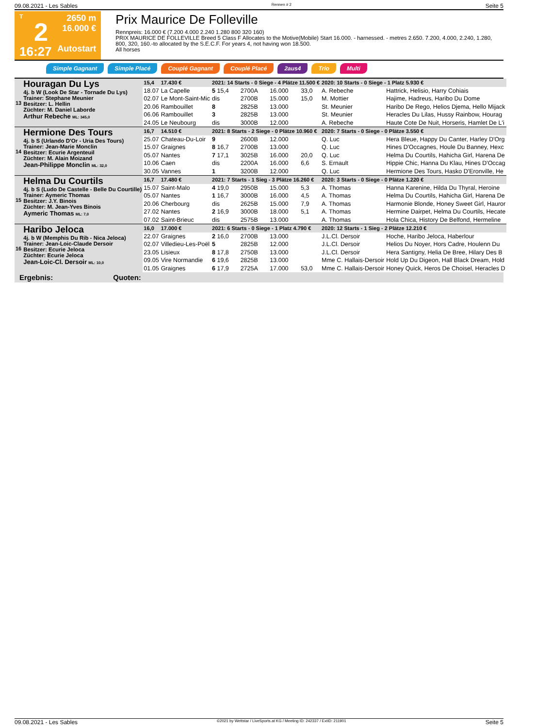09.08.2021 - Les Sables Rennen # 2 Seite 5
T
2
16:27
2650 m
16.000 €
Autostart
Prix Maurice De Folleville
Rennpreis: 16.000 € (7.200 4.000 2.240 1.280 800 320 160)
PRIX MAURICE DE FOLLEVILLE Breed 5 Class F Allocates to the Motive(Mobile) Start 16.000. - harnessed. - metres 2.650. 7.200, 4.000, 2.240, 1.280, 800, 320, 160.-to allocated by the S.E.C.F. For years 4, not having won 18.500.
All horses
Simple Gagnant Simple Placé Couplé Gagnant Couplé Placé 2aus4 Trio Multi
| 13 | Houragan Du Lys 4j. b W (Look De Star - Tornade Du Lys) Trainer: Stephane Meunier Besitzer: L. Hellin Züchter: M. Daniel Laborde Arthur Rebeche ML: 345,0 | 15,4 | 17.430 € | 2021: 14 Starts - 0 Siege - 4 Plätze 11.500 € | | | | 2020: 10 Starts - 0 Siege - 1 Platz 5.930 € | |
| | | 18.07 | La Capelle | 5 15,4 | 2700A | 16.000 | 33,0 | A. Rebeche | Hattrick, Helisio, Harry Cohiais |
| | | 02.07 | Le Mont-Saint-Mic | dis | 2700B | 15.000 | 15,0 | M. Mottier | Hajime, Hadreus, Haribo Du Dome |
| | | 20.06 | Rambouillet | 8 | 2825B | 13.000 | | St. Meunier | Haribo De Rego, Helios Djema, Hello Mijack |
| | | 06.06 | Rambouillet | 3 | 2825B | 13.000 | | St. Meunier | Heracles Du Lilas, Hussy Rainbow, Hourag |
| | | 24.05 | Le Neubourg | dis | 3000B | 12.000 | | A. Rebeche | Haute Cote De Nuit, Horseris, Hamlet De L'i |
| 14 | Hermione Des Tours 4j. b S (Urlando D'Or - Uria Des Tours) Trainer: Jean-Marie Monclin Besitzer: Ecurie Argenteuil Züchter: M. Alain Moizand Jean-Philippe Monclin ML: 32,0 | 16,7 | 14.510 € | 2021: 8 Starts - 2 Siege - 0 Plätze 10.960 € | | | | 2020: 7 Starts - 0 Siege - 0 Plätze 3.550 € | |
| | | 25.07 | Chateau-Du-Loir | 9 | 2600B | 12.000 | | Q. Luc | Hera Bleue, Happy Du Canter, Harley D'Org |
| | | 15.07 | Graignes | 8 16,7 | 2700B | 13.000 | | Q. Luc | Hines D'Occagnes, Houle Du Banney, Hexc |
| | | 05.07 | Nantes | 7 17,1 | 3025B | 16.000 | 20,0 | Q. Luc | Helma Du Courtils, Hahicha Girl, Harena De |
| | | 10.06 | Caen | dis | 2200A | 16.000 | 6,6 | S. Ernault | Hippie Chic, Hanna Du Klau, Hines D'Occag |
| | | 30.05 | Vannes | 1 | 3200B | 12.000 | | Q. Luc | Hermione Des Tours, Hasko D'Eronville, He |
| 15 | Helma Du Courtils 4j. b S (Ludo De Castelle - Belle Du Courtille) Trainer: Aymeric Thomas Besitzer: J.Y. Binois Züchter: M. Jean-Yves Binois Aymeric Thomas ML: 7,0 | 16,7 | 17.480 € | 2021: 7 Starts - 1 Sieg - 3 Plätze 16.260 € | | | | 2020: 3 Starts - 0 Siege - 0 Plätze 1.220 € | |
| | | 15.07 | Saint-Malo | 4 19,0 | 2950B | 15.000 | 5,3 | A. Thomas | Hanna Karenine, Hilda Du Thyral, Heroine |
| | | 05.07 | Nantes | 1 16,7 | 3000B | 16.000 | 4,5 | A. Thomas | Helma Du Courtils, Hahicha Girl, Harena De |
| | | 20.06 | Cherbourg | dis | 2625B | 15.000 | 7,9 | A. Thomas | Harmonie Blonde, Honey Sweet Girl, Hauror |
| | | 27.02 | Nantes | 2 16,9 | 3000B | 18.000 | 5,1 | A. Thomas | Hermine Dairpet, Helma Du Courtils, Hecate |
| | | 07.02 | Saint-Brieuc | dis | 2575B | 13.000 | | A. Thomas | Hola Chica, History De Belfond, Hermeline |
| 16 | Haribo Jeloca 4j. b W (Memphis Du Rib - Nica Jeloca) Trainer: Jean-Loic-Claude Dersoir Besitzer: Ecurie Jeloca Züchter: Ecurie Jeloca Jean-Loic-Cl. Dersoir ML: 10,0 | 16,0 | 17.000 € | 2021: 6 Starts - 0 Siege - 1 Platz 4.790 € | | | | 2020: 12 Starts - 1 Sieg - 2 Plätze 12.210 € | |
| | | 22.07 | Graignes | 2 16,0 | 2700B | 13.000 | | J.L.Cl. Dersoir | Hoche, Haribo Jeloca, Haberlour |
| | | 02.07 | Villedieu-Les-Poël | 5 | 2825B | 12.000 | | J.L.Cl. Dersoir | Helios Du Noyer, Hors Cadre, Houlenn Du |
| | | 23.05 | Lisieux | 8 17,8 | 2750B | 13.000 | | J.L.Cl. Dersoir | Hera Santigny, Helia De Bree, Hilary Des B |
| | | 09.05 | Vire Normandie | 6 19,6 | 2825B | 13.000 | | Mme C. Hallais-Dersoir | Hold Up Du Digeon, Hall Black Dream, Hold |
| | | 01.05 | Graignes | 6 17,9 | 2725A | 17.000 | 53,0 | Mme C. Hallais-Dersoir | Honey Quick, Heros De Choisel, Heracles D |
Ergebnis: Quoten:
09.08.2021 - Les Sables ©2021 by Wettstar / LiveSports.at KG / Meeting ID: 242337 / ExtID: 211901 Seite 5